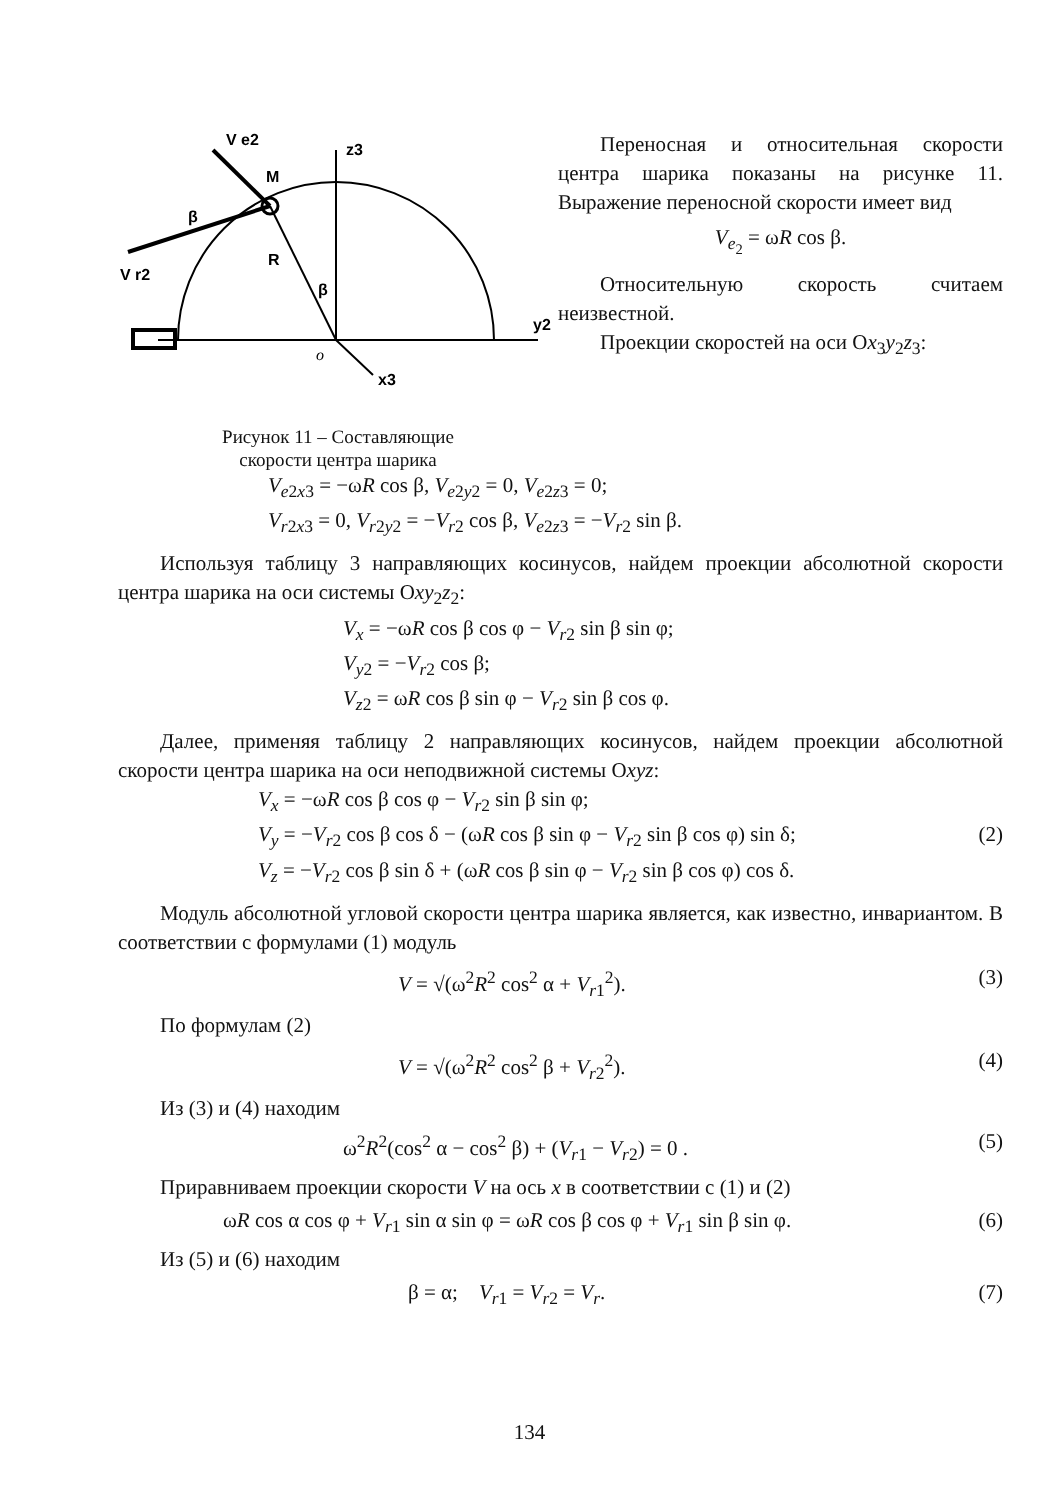V e2
z3
M
β
R
β
V r2
y2
o
x3
Рисунок 11 – Составляющие
скорости центра шарика
Переносная и относительная скорости центра шарика показаны на рисунке 11. Выражение переносной скорости имеет вид
V<sub>e<sub>2</sub></sub> = ωR cos β.
Относительную скорость считаем неизвестной.
Проекции скоростей на оси Оx<sub>3</sub>y<sub>2</sub>z<sub>3</sub>:
V<sub>e2x3</sub> = −ωR cos β, V<sub>e2y2</sub> = 0, V<sub>e2z3</sub> = 0;
V<sub>r2x3</sub> = 0, V<sub>r2y2</sub> = −V<sub>r2</sub> cos β, V<sub>e2z3</sub> = −V<sub>r2</sub> sin β.
Используя таблицу 3 направляющих косинусов, найдем проекции абсолютной скорости центра шарика на оси системы Оxy<sub>2</sub>z<sub>2</sub>:
V<sub>x</sub> = −ωR cos β cos φ − V<sub>r2</sub> sin β sin φ;
V<sub>y2</sub> = −V<sub>r2</sub> cos β;
V<sub>z2</sub> = ωR cos β sin φ − V<sub>r2</sub> sin β cos φ.
Далее, применяя таблицу 2 направляющих косинусов, найдем проекции абсолютной скорости центра шарика на оси неподвижной системы Оxyz:
V<sub>x</sub> = −ωR cos β cos φ − V<sub>r2</sub> sin β sin φ;
V<sub>y</sub> = −V<sub>r2</sub> cos β cos δ − (ωR cos β sin φ − V<sub>r2</sub> sin β cos φ) sin δ; (2)
V<sub>z</sub> = −V<sub>r2</sub> cos β sin δ + (ωR cos β sin φ − V<sub>r2</sub> sin β cos φ) cos δ.
Модуль абсолютной угловой скорости центра шарика является, как известно, инвариантом. В соответствии с формулами (1) модуль
V = √(ω<sup>2</sup>R<sup>2</sup> cos<sup>2</sup> α + V<sub>r1</sub><sup>2</sup>). (3)
По формулам (2)
V = √(ω<sup>2</sup>R<sup>2</sup> cos<sup>2</sup> β + V<sub>r2</sub><sup>2</sup>). (4)
Из (3) и (4) находим
ω<sup>2</sup>R<sup>2</sup>(cos<sup>2</sup> α − cos<sup>2</sup> β) + (V<sub>r1</sub> − V<sub>r2</sub>) = 0 . (5)
Приравниваем проекции скорости V на ось x в соответствии с (1) и (2)
ωR cos α cos φ + V<sub>r1</sub> sin α sin φ = ωR cos β cos φ + V<sub>r1</sub> sin β sin φ. (6)
Из (5) и (6) находим
β = α; V<sub>r1</sub> = V<sub>r2</sub> = V<sub>r</sub>. (7)
134